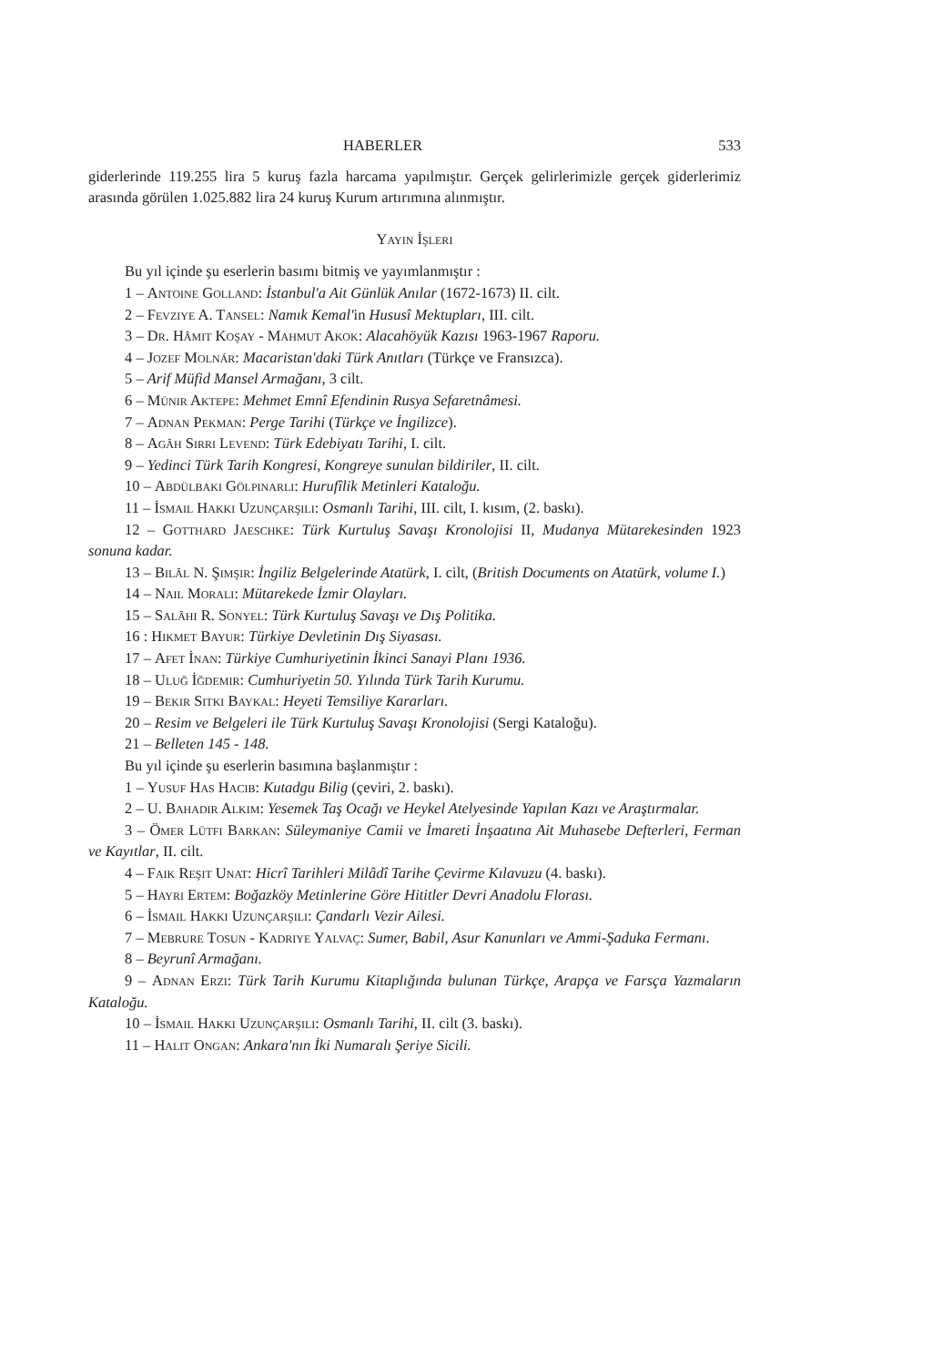HABERLER 533
giderlerinde 119.255 lira 5 kuruş fazla harcama yapılmıştır. Gerçek gelirlerimizle gerçek giderlerimiz arasında görülen 1.025.882 lira 24 kuruş Kurum artırımına alınmıştır.
Yayın İşleri
Bu yıl içinde şu eserlerin basımı bitmiş ve yayımlanmıştır :
1 – Antoine Golland: İstanbul'a Ait Günlük Anılar (1672-1673) II. cilt.
2 – Fevziye A. Tansel: Namık Kemal'in Hususî Mektupları, III. cilt.
3 – Dr. Hâmit Koşay - Mahmut Akok: Alacahöyük Kazısı 1963-1967 Raporu.
4 – Jozef Molnár: Macaristan'daki Türk Anıtları (Türkçe ve Fransızca).
5 – Arif Müfid Mansel Armağanı, 3 cilt.
6 – Münir Aktepe: Mehmet Emnî Efendinin Rusya Sefaretnâmesi.
7 – Adnan Pekman: Perge Tarihi (Türkçe ve İngilizce).
8 – Agâh Sırrı Levend: Türk Edebiyatı Tarihi, I. cilt.
9 – Yedinci Türk Tarih Kongresi, Kongreye sunulan bildiriler, II. cilt.
10 – Abdülbaki Gölpınarlı: Hurufîlik Metinleri Kataloğu.
11 – İsmail Hakkı Uzunçarşılı: Osmanlı Tarihi, III. cilt, I. kısım, (2. baskı).
12 – Gotthard Jaeschke: Türk Kurtuluş Savaşı Kronolojisi II, Mudanya Mütarekesinden 1923 sonuna kadar.
13 – Bilâl N. Şimşir: İngiliz Belgelerinde Atatürk, I. cilt, (British Documents on Atatürk, volume I.)
14 – Nail Moralı: Mütarekede İzmir Olayları.
15 – Salâhi R. Sonyel: Türk Kurtuluş Savaşı ve Dış Politika.
16 : Hikmet Bayur: Türkiye Devletinin Dış Siyasası.
17 – Afet İnan: Türkiye Cumhuriyetinin İkinci Sanayi Planı 1936.
18 – Uluğ İğdemir: Cumhuriyetin 50. Yılında Türk Tarih Kurumu.
19 – Bekir Sıtkı Baykal: Heyeti Temsiliye Kararları.
20 – Resim ve Belgeleri ile Türk Kurtuluş Savaşı Kronolojisi (Sergi Kataloğu).
21 – Belleten 145 - 148.
Bu yıl içinde şu eserlerin basımına başlanmıştır :
1 – Yusuf Has Hacib: Kutadgu Bilig (çeviri, 2. baskı).
2 – U. Bahadır Alkım: Yesemek Taş Ocağı ve Heykel Atelyesinde Yapılan Kazı ve Araştırmalar.
3 – Ömer Lütfi Barkan: Süleymaniye Camii ve İmareti İnşaatına Ait Muhasebe Defterleri, Ferman ve Kayıtlar, II. cilt.
4 – Faik Reşit Unat: Hicrî Tarihleri Milâdî Tarihe Çevirme Kılavuzu (4. baskı).
5 – Hayri Ertem: Boğazköy Metinlerine Göre Hititler Devri Anadolu Florası.
6 – İsmail Hakkı Uzunçarşılı: Çandarlı Vezir Ailesi.
7 – Mebrure Tosun - Kadriye Yalvaç: Sumer, Babil, Asur Kanunları ve Ammi-Şaduka Fermanı.
8 – Beyrunî Armağanı.
9 – Adnan Erzi: Türk Tarih Kurumu Kitaplığında bulunan Türkçe, Arapça ve Farsça Yazmaların Kataloğu.
10 – İsmail Hakkı Uzunçarşılı: Osmanlı Tarihi, II. cilt (3. baskı).
11 – Halit Ongan: Ankara'nın İki Numaralı Şeriye Sicili.